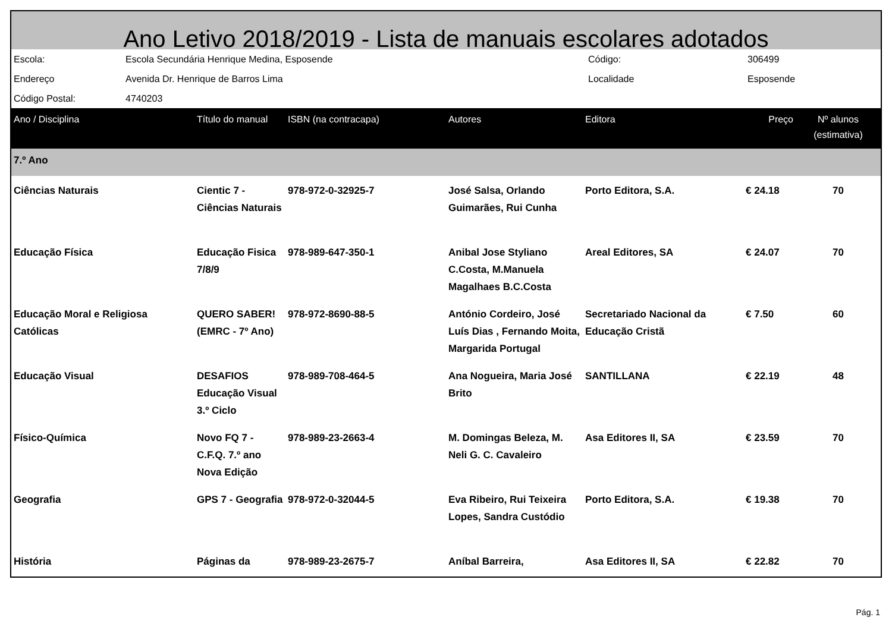Ano Letivo 2018/2019 - Lista de manuais escolares adotados
| Escola: | Escola Secundária Henrique Medina, Esposende | Código: | 306499 |
| Endereço | Avenida Dr. Henrique de Barros Lima | Localidade | Esposende |
| Código Postal: | 4740203 | | |
| Ano / Disciplina | Título do manual | ISBN (na contracapa) | Autores | Editora | Preço | Nº alunos (estimativa) |
| --- | --- | --- | --- | --- | --- | --- |
| 7.º Ano | | | | | | |
| Ciências Naturais | Cientic 7 - Ciências Naturais | 978-972-0-32925-7 | José Salsa, Orlando Guimarães, Rui Cunha | Porto Editora, S.A. | € 24.18 | 70 |
| Educação Física | Educação Fisica 7/8/9 | 978-989-647-350-1 | Anibal Jose Styliano C.Costa, M.Manuela Magalhaes B.C.Costa | Areal Editores, SA | € 24.07 | 70 |
| Educação Moral e Religiosa Católicas | QUERO SABER! (EMRC - 7º Ano) | 978-972-8690-88-5 | António Cordeiro, José Luís Dias , Fernando Moita, Margarida Portugal | Secretariado Nacional da Educação Cristã | € 7.50 | 60 |
| Educação Visual | DESAFIOS Educação Visual 3.º Ciclo | 978-989-708-464-5 | Ana Nogueira, Maria José Brito | SANTILLANA | € 22.19 | 48 |
| Físico-Química | Novo FQ 7 - C.F.Q. 7.º ano Nova Edição | 978-989-23-2663-4 | M. Domingas Beleza, M. Neli G. C. Cavaleiro | Asa Editores II, SA | € 23.59 | 70 |
| Geografia | GPS 7 - Geografia | 978-972-0-32044-5 | Eva Ribeiro, Rui Teixeira Lopes, Sandra Custódio | Porto Editora, S.A. | € 19.38 | 70 |
| História | Páginas da | 978-989-23-2675-7 | Aníbal Barreira, | Asa Editores II, SA | € 22.82 | 70 |
Pág. 1